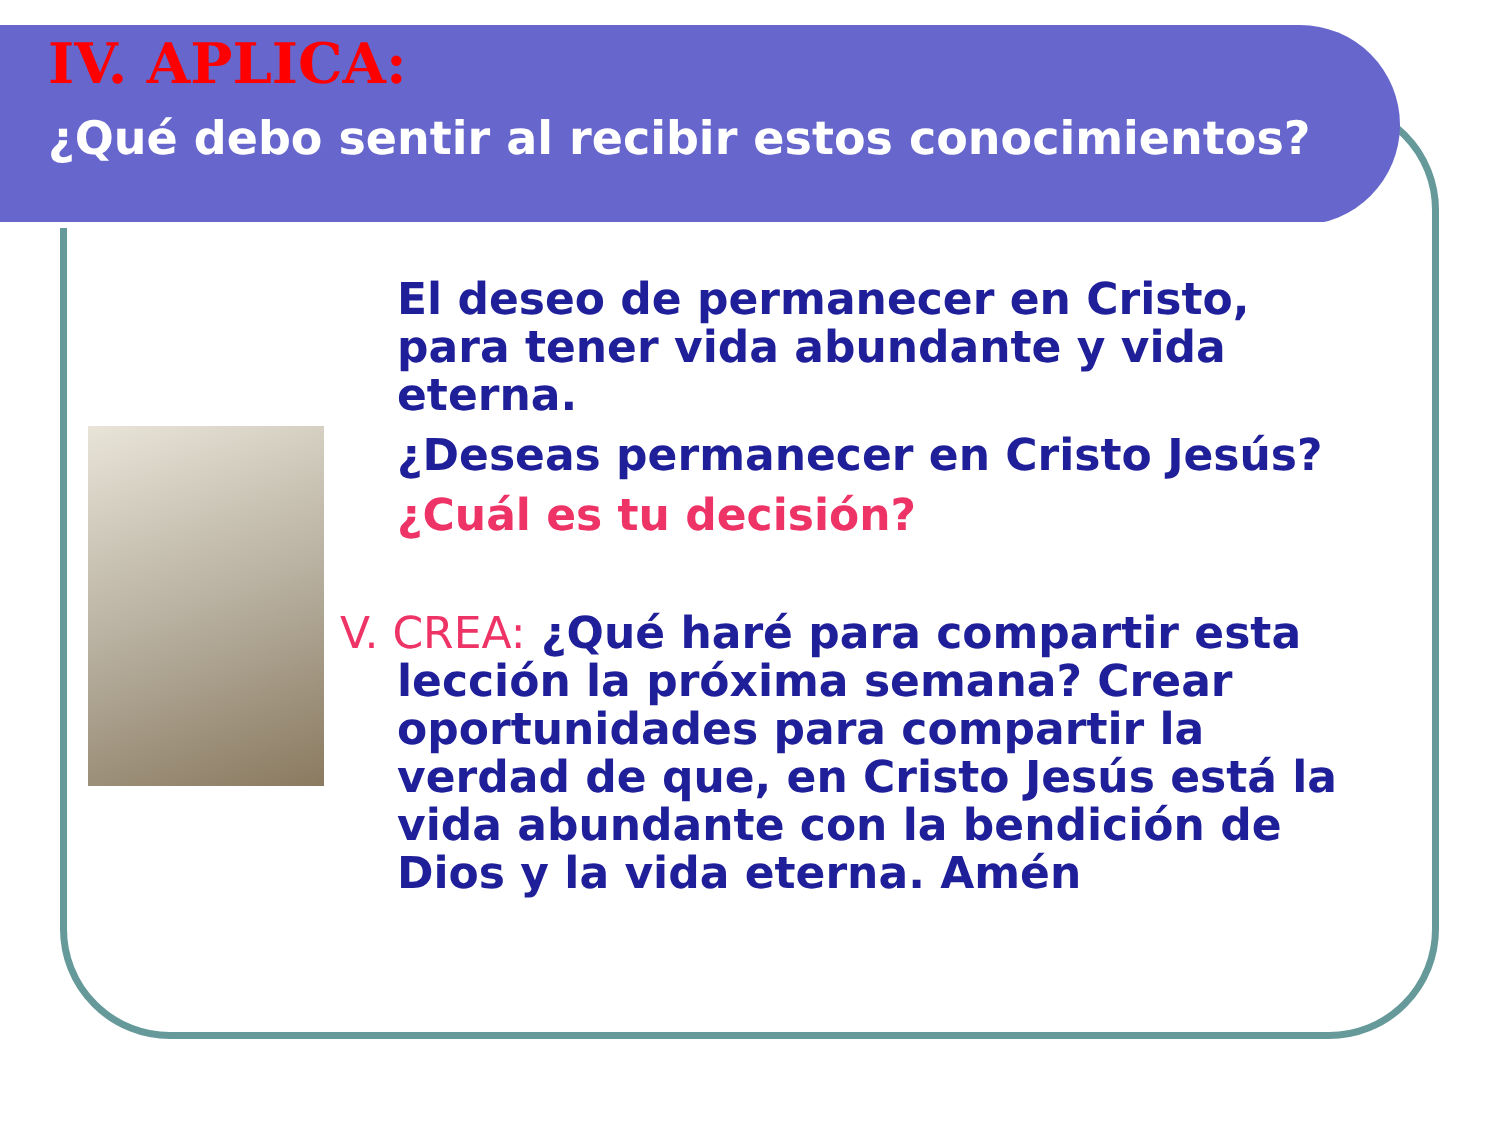IV. APLICA:
¿Qué debo sentir al recibir estos conocimientos?
El deseo de permanecer en Cristo, para tener vida abundante y vida eterna.
¿Deseas permanecer en Cristo Jesús?
¿Cuál es tu decisión?
V. CREA: ¿Qué haré para compartir esta lección la próxima semana? Crear oportunidades para compartir la verdad de que, en Cristo Jesús está la vida abundante con la bendición de Dios y la vida eterna. Amén